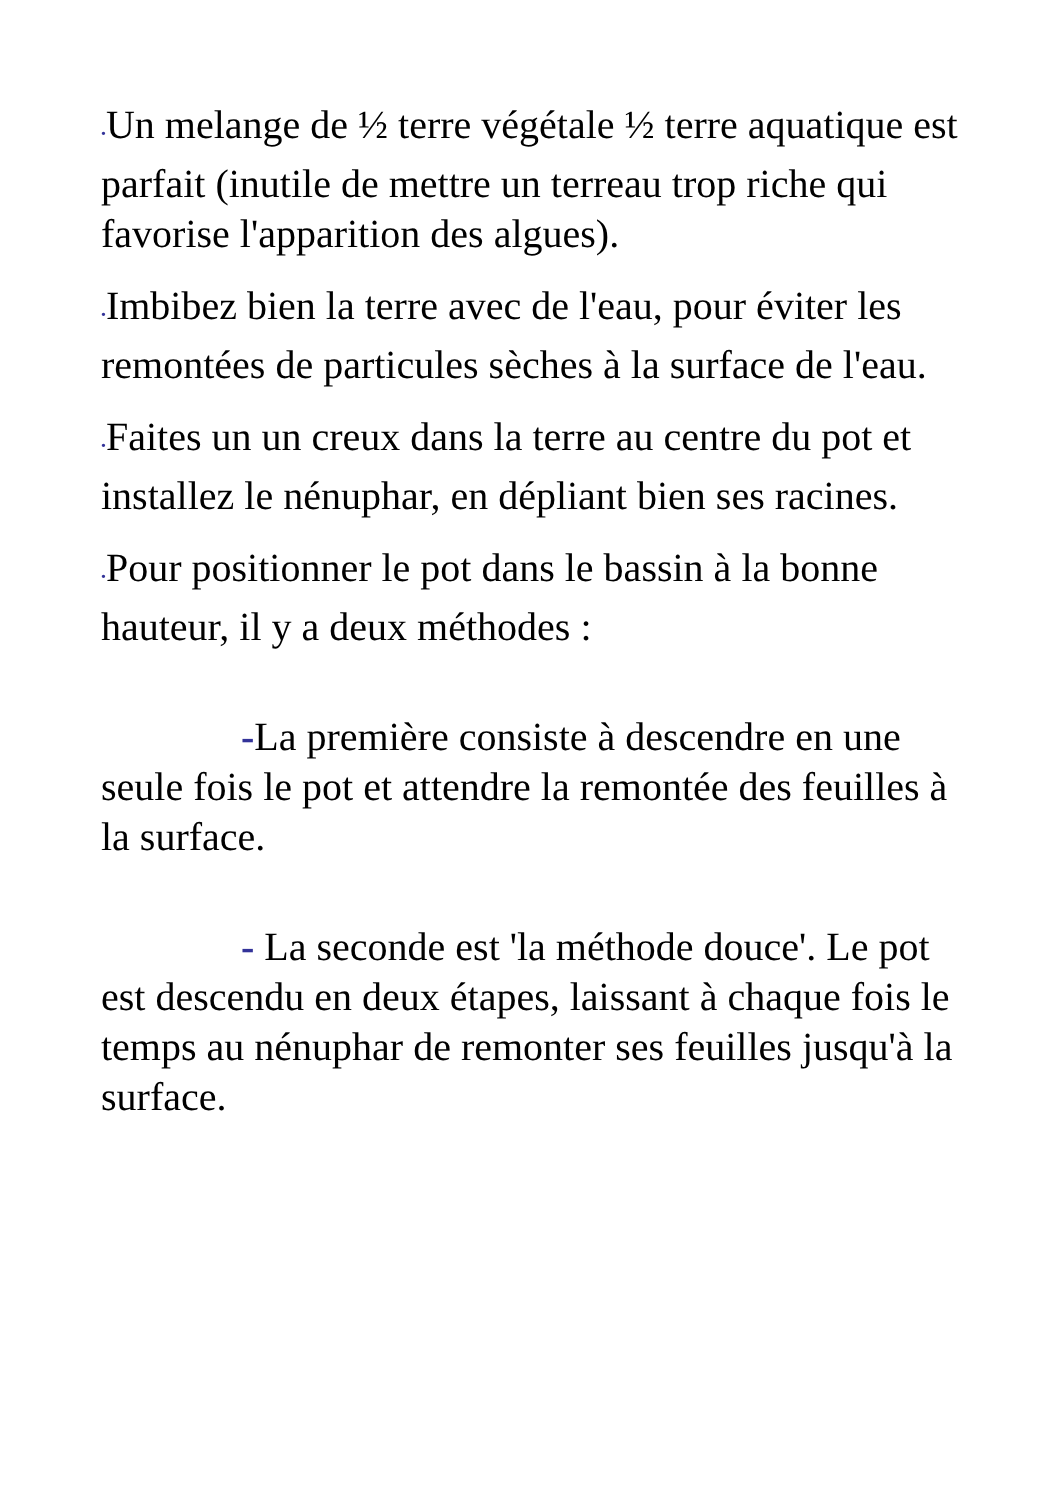•Un melange de ½ terre végétale ½ terre aquatique est parfait (inutile de mettre un terreau trop riche qui favorise l'apparition des algues).
•Imbibez bien la terre avec de l'eau, pour éviter les remontées de particules sèches à la surface de l'eau.
•Faites un un creux dans la terre au centre du pot et installez le nénuphar, en dépliant bien ses racines.
•Pour positionner le pot dans le bassin à la bonne hauteur, il y a deux méthodes :
-La première consiste à descendre en une seule fois le pot et attendre la remontée des feuilles à la surface.
- La seconde est 'la méthode douce'. Le pot est descendu en deux étapes, laissant à chaque fois le temps au nénuphar de remonter ses feuilles jusqu'à la surface.